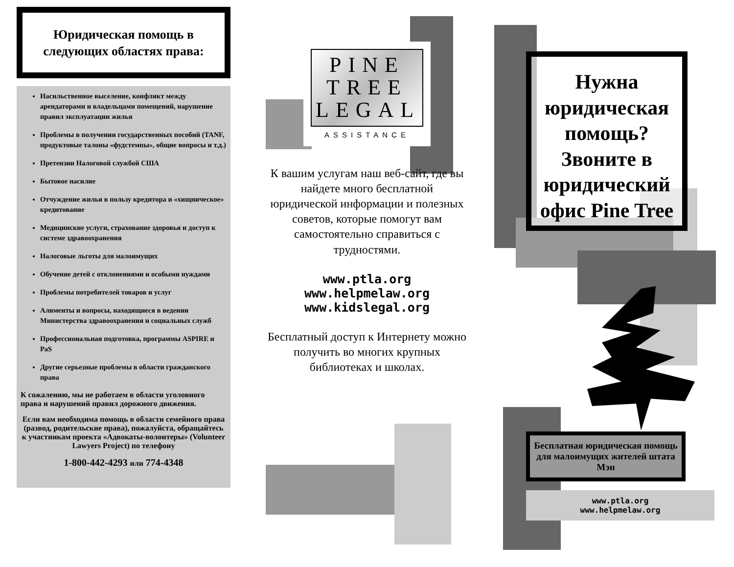Юридическая помощь в следующих областях права:
Насильственное выселение, конфликт между арендаторами и владельцами помещений, нарушение правил эксплуатации жилья
Проблемы в получении государственных пособий (TANF, продуктовые талоны «фудстемпы», общие вопросы и т.д.)
Претензии Налоговой службой США
Бытовое насилие
Отчуждение жилья в пользу кредитора и «хищническое» кредитование
Медицинские услуги, страхование здоровья и доступ к системе здравоохранения
Налоговые льготы для малоимущих
Обучение детей с отклонениями и особыми нуждами
Проблемы потребителей товаров и услуг
Алименты и вопросы, находящиеся в ведении Министерства здравоохранения и социальных служб
Профессиональная подготовка, программы ASPIRE и PaS
Другие серьезные проблемы в области гражданского права
К сожалению, мы не работаем в области уголовного права и нарушений правил дорожного движения.
Если вам необходима помощь в области семейного права (развод, родительские права), пожалуйста, обращайтесь к участникам проекта «Адвокаты-волонтеры» (Volunteer Lawyers Project) по телефону
1-800-442-4293 или 774-4348
PINE
TREE
LEGAL
ASSISTANCE
К вашим услугам наш веб-сайт, где вы найдете много бесплатной юридической информации и полезных советов, которые помогут вам самостоятельно справиться с трудностями.
www.ptla.org
www.helpmelaw.org
www.kidslegal.org
Бесплатный доступ к Интернету можно получить во многих крупных библиотеках и школах.
Нужна юридическая помощь? Звоните в юридический офис Pine Tree
Бесплатная юридическая помощь для малоимущих жителей штата Мэн
www.ptla.org
www.helpmelaw.org